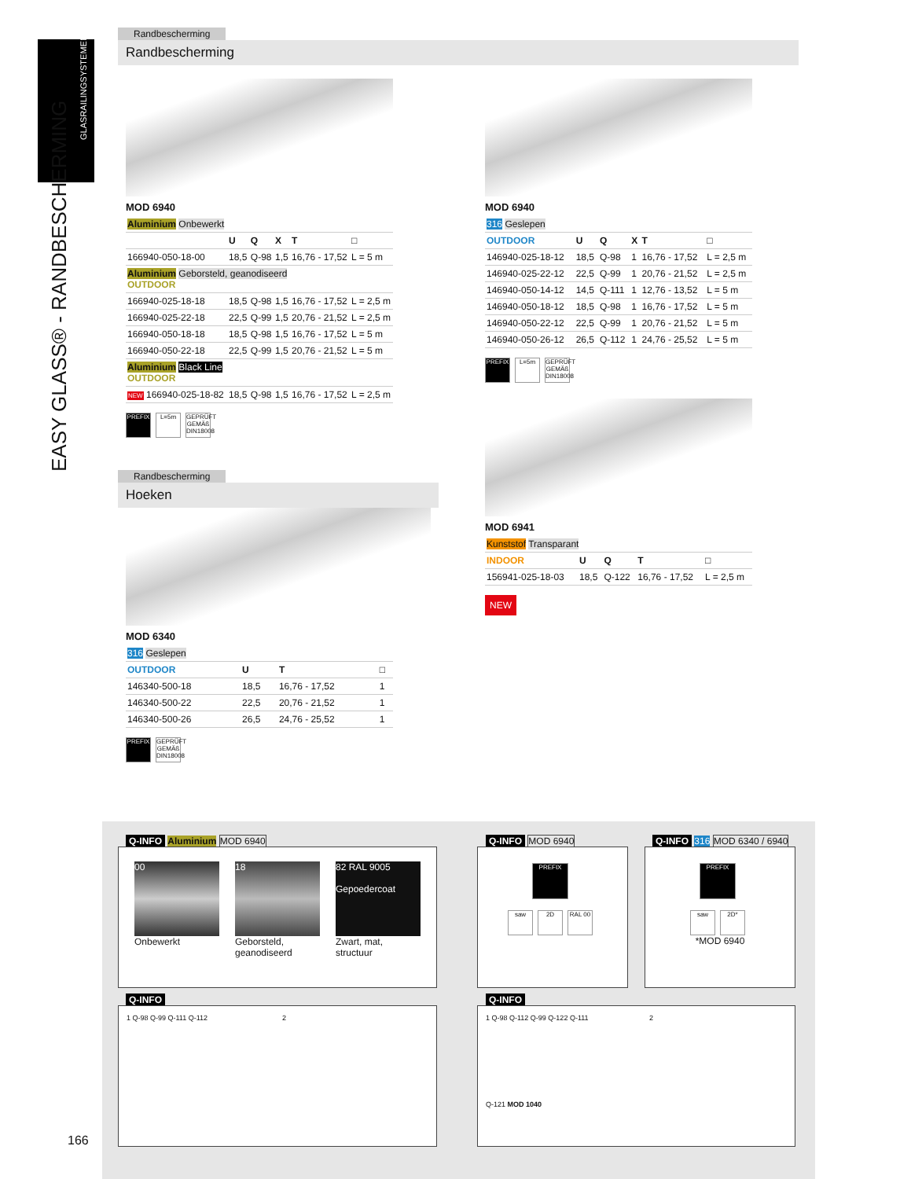GLASRAILINGSYSTEMEN
EASY GLASS® - RANDBESCHERMING
Randbescherming
Randbescherming
MOD 6940
| Aluminium Onbewerkt | | | | | |
| | U | Q | X | T | □ |
| 166940-050-18-00 | 18,5 | Q-98 | 1,5 | 16,76 - 17,52 | L = 5 m |
| Aluminium Geborsteld, geanodiseerd OUTDOOR | | | | | |
| 166940-025-18-18 | 18,5 | Q-98 | 1,5 | 16,76 - 17,52 | L = 2,5 m |
| 166940-025-22-18 | 22,5 | Q-99 | 1,5 | 20,76 - 21,52 | L = 2,5 m |
| 166940-050-18-18 | 18,5 | Q-98 | 1,5 | 16,76 - 17,52 | L = 5 m |
| 166940-050-22-18 | 22,5 | Q-99 | 1,5 | 20,76 - 21,52 | L = 5 m |
| Aluminium Black Line OUTDOOR | | | | | |
| NEW 166940-025-18-82 | 18,5 | Q-98 | 1,5 | 16,76 - 17,52 | L = 2,5 m |
PREFIX L=5m GEPRÜFT GEMÄß DIN18008
MOD 6940
| 316 Geslepen | | | | | |
| OUTDOOR | U | Q | X | T | □ |
| 146940-025-18-12 | 18,5 | Q-98 | 1 | 16,76 - 17,52 | L = 2,5 m |
| 146940-025-22-12 | 22,5 | Q-99 | 1 | 20,76 - 21,52 | L = 2,5 m |
| 146940-050-14-12 | 14,5 | Q-111 | 1 | 12,76 - 13,52 | L = 5 m |
| 146940-050-18-12 | 18,5 | Q-98 | 1 | 16,76 - 17,52 | L = 5 m |
| 146940-050-22-12 | 22,5 | Q-99 | 1 | 20,76 - 21,52 | L = 5 m |
| 146940-050-26-12 | 26,5 | Q-112 | 1 | 24,76 - 25,52 | L = 5 m |
PREFIX L=5m GEPRÜFT GEMÄß DIN18008
MOD 6941
| Kunststof Transparant | | | | |
| INDOOR | U | Q | T | □ |
| 156941-025-18-03 | 18,5 | Q-122 | 16,76 - 17,52 | L = 2,5 m |
NEW
Randbescherming
Hoeken
MOD 6340
| 316 Geslepen | | | |
| OUTDOOR | U | T | □ |
| 146340-500-18 | 18,5 | 16,76 - 17,52 | 1 |
| 146340-500-22 | 22,5 | 20,76 - 21,52 | 1 |
| 146340-500-26 | 26,5 | 24,76 - 25,52 | 1 |
PREFIX GEPRÜFT GEMÄß DIN18008
Q-INFO Aluminium MOD 6940
00
Onbewerkt
18
Geborsteld, geanodiseerd
82 RAL 9005
Gepoedercoat
Zwart, mat, structuur
Q-INFO MOD 6940
PREFIX
saw 2D RAL 00
Q-INFO 316 MOD 6340 / 6940
PREFIX
saw 2D*
*MOD 6940
Q-INFO
1 Q-98 Q-99 Q-111 Q-112 2
Q-INFO
1 Q-98 Q-112 Q-99 Q-122 Q-111 2
Q-121 MOD 1040
166